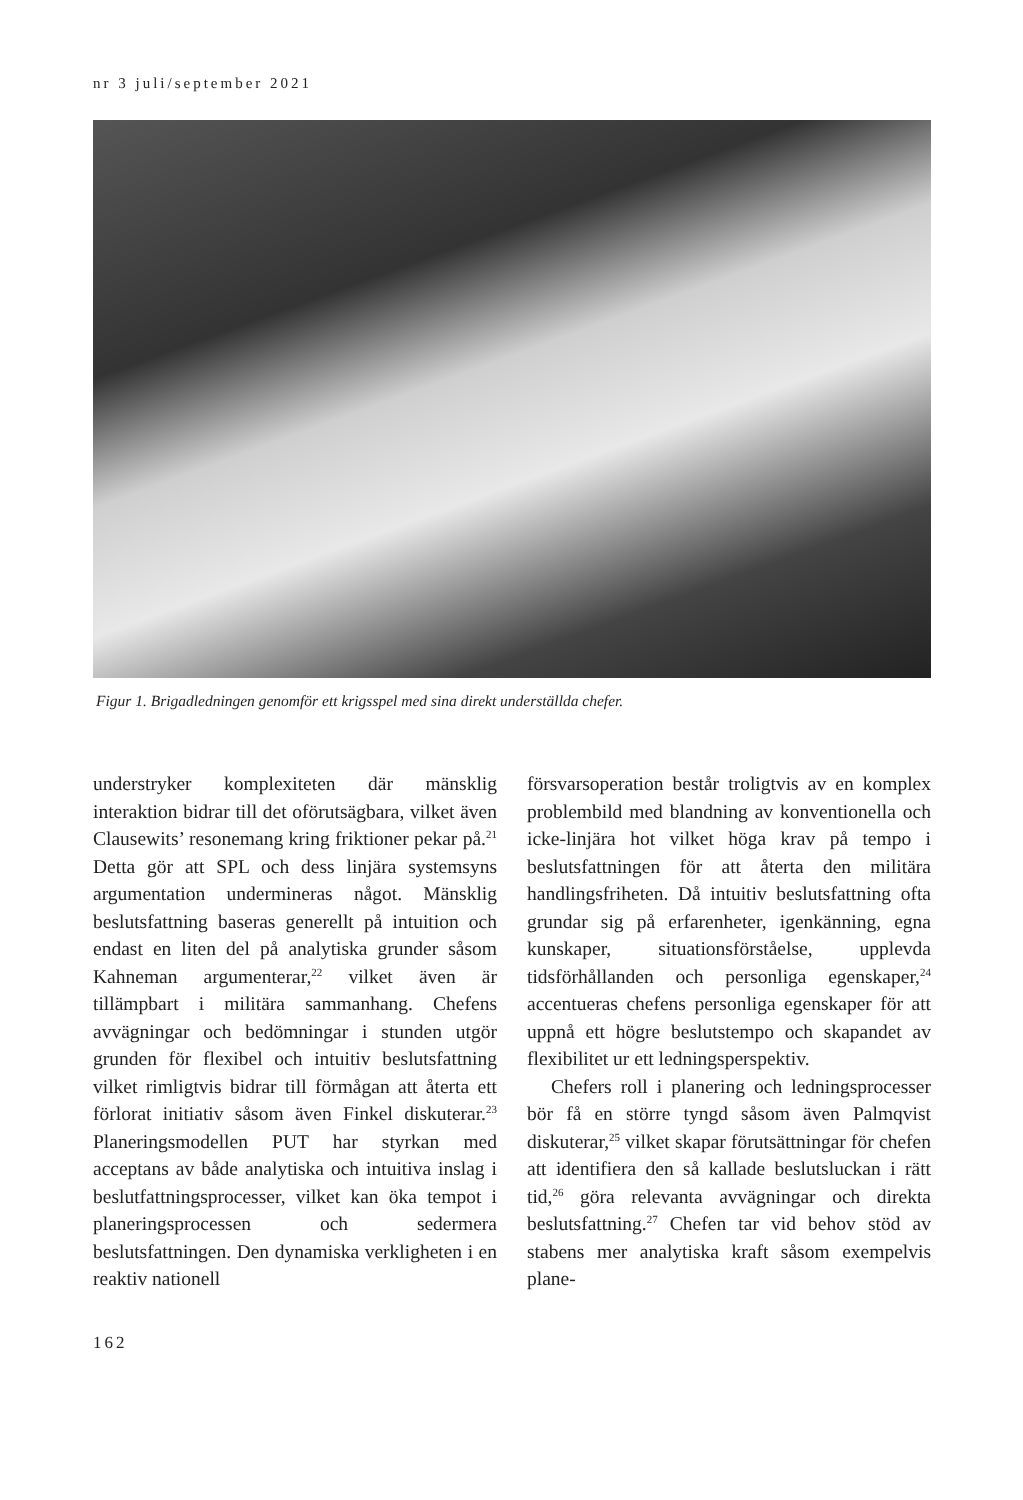nr 3 juli/september 2021
Figur 1. Brigadledningen genomför ett krigsspel med sina direkt underställda chefer.
understryker komplexiteten där mänsklig interaktion bidrar till det oförutsägbara, vilket även Clausewits’ resonemang kring friktioner pekar på.<sup>21</sup> Detta gör att SPL och dess linjära systemsyns argumentation undermineras något. Mänsklig beslutsfattning baseras generellt på intuition och endast en liten del på analytiska grunder såsom Kahneman argumenterar,<sup>22</sup> vilket även är tillämpbart i militära sammanhang. Chefens avvägningar och bedömningar i stunden utgör grunden för flexibel och intuitiv beslutsfattning vilket rimligtvis bidrar till förmågan att återta ett förlorat initiativ såsom även Finkel diskuterar.<sup>23</sup> Planeringsmodellen PUT har styrkan med acceptans av både analytiska och intuitiva inslag i beslutfattningsprocesser, vilket kan öka tempot i planeringsprocessen och sedermera beslutsfattningen. Den dynamiska verkligheten i en reaktiv nationell
försvarsoperation består troligtvis av en komplex problembild med blandning av konventionella och icke-linjära hot vilket höga krav på tempo i beslutsfattningen för att återta den militära handlingsfriheten. Då intuitiv beslutsfattning ofta grundar sig på erfarenheter, igenkänning, egna kunskaper, situationsförståelse, upplevda tidsförhållanden och personliga egenskaper,<sup>24</sup> accentueras chefens personliga egenskaper för att uppnå ett högre beslutstempo och skapandet av flexibilitet ur ett ledningsperspektiv.
Chefers roll i planering och ledningsprocesser bör få en större tyngd såsom även Palmqvist diskuterar,<sup>25</sup> vilket skapar förutsättningar för chefen att identifiera den så kallade beslutsluckan i rätt tid,<sup>26</sup> göra relevanta avvägningar och direkta beslutsfattning.<sup>27</sup> Chefen tar vid behov stöd av stabens mer analytiska kraft såsom exempelvis plane-
162